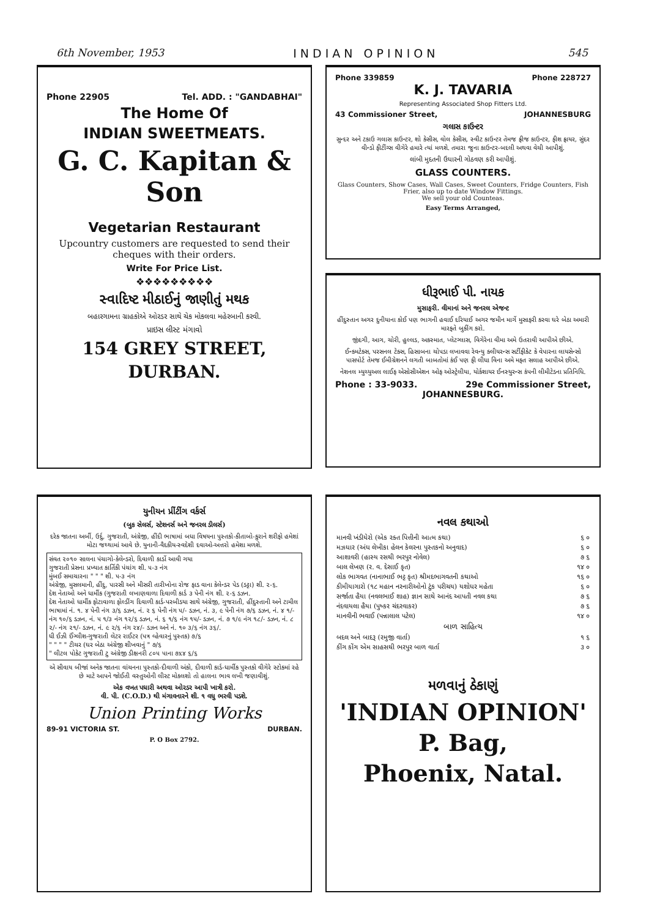6th November, 1953 INDIAN OPINION 545
Phone 22905 Tel. ADD. : "GANDABHAI"
The Home Of
INDIAN SWEETMEATS.
G. C. Kapitan & Son
Vegetarian Restaurant
Upcountry customers are requested to send their cheques with their orders.
Write For Price List.
❖❖❖❖❖❖❖❖❖
સ્વાદિષ્ટ મીઠાઈનું જાણીતું મથક
બહારગામના ગ્રાહકોએ ઓરડર સાથે ચેક મોકલવા મહેરબાની કરવી.
પ્રાઇસ લીસ્ટ મંગાવો
154 GREY STREET,
DURBAN.
Phone 339859 Phone 228727
K. J. TAVARIA
Representing Associated Shop Fitters Ltd.
43 Commissioner Street, JOHANNESBURG
ગલાસ કાઉન્ટર
સુન્દર અને ટકાઉ ગલાસ કાઉન્ટર, શો કેસીસ, વોલ કેસીસ, સ્વીટ કાઉન્ટર તેમજ ફ્રીજ કાઉન્ટર, ફીશ ફ્રાયર, સુંદર વીન્ડો ફીટીંગ્સ વીગેરે હમારે ત્યાં મળશે. તમારા જુના કાઉન્ટર-બદલી અથવા વેચી આપીશું.
લાંબી મુદતની ઉધારની ગોઠવણ કરી આપીશું.
GLASS COUNTERS.
Glass Counters, Show Cases, Wall Cases, Sweet Counters, Fridge Counters, Fish Frier, also up to date Window Fittings.
We sell your old Counteas.
Easy Terms Arranged,
ધીરૂભાઈ પી. નાયક
મુસાફરી. વીમાનાં અને જનરલ એજન્ટ
હીંદુસ્તાન અગર દુનીયાના કોઈ પણ ભાગની હવાઈ દરિયાઈ અગર જમીન માર્ગે મુસાફરી કરવા ઘરે બેઠા અમારી મારફતે બુકીંગ કરો.
જીંદગી, આગ, ચોરી, હુલ્લડ, અકસ્માત, પ્લેટગ્લાસ, વિગેરેના વીમા અમે ઉતરાવી આપીએ છીએ.
ઈન્કમટેક્સ, પરસનલ ટેક્સ, હિસાબના ચોપડા લખાવવા રેવન્યુ ક્લીયરન્સ સર્ટીફીકેટ કે વેપારના લાયસેન્સો પાસપોર્ટ તેમજ ઈમીગ્રેશનને લગતી બાબતોમાં કંઈ પણ ફી લીધા વિના અમે મફત સલાહ આપીએ છીએ.
નેશનલ મ્યુચ્યુઅલ લાઈફ એસોસીએશન ઓફ ઓસ્ટ્રેલીયા, યોર્કશાયર ઈનસ્યુરન્સ કંપની લીમીટેડના પ્રતિનિધિ.
Phone : 33-9033. 29e Commissioner Street,
JOHANNESBURG.
યુનીયન પ્રીંટીંગ વર્કર્સ
(બુક સેલર્સ, સ્ટેશનર્સ અને જનરલ ડીલર્સ)
દરેક જાતના અર્બી, ઉર્દુ, ગુજરાતી, અંગ્રેજી, હીંદી ભાષામાં બધા વિષયના પુસ્તકો-કીતાબો-કુરાને શરીફો હમેશાં મોટા જથ્થામાં આવે છે. યુનાની-વૈદકીય-સ્વદેશી દવાઓ-અત્તરો હમેશા મળશે.
સંવત ૨૦૧૦ સાલના પંચાગો-કેલેન્ડરો, દિવાળી કાર્ડો આવી ગયા
ગુજરાતી પ્રેસના પ્રખ્યાત કાર્તિકી પંચાંગ શી. ૫-૩ નંગ
મુંબઈ સમાચારના " " " શી. ૫-૩ નંગ
અંગ્રેજી, મુસલમાની, હીંદુ, પારસી અને મીસરી તારીખોના રોજ ફાડ વાના કેલેન્ડર પેડ (ડટ્ટા) શી. ૨-૬.
દેશ નેતાઓ અને ધાર્મીક (ગુજરાતી લખાણવાળા દિવાળી કાર્ડ ૩ પેની નંગ શી. ૨-૬ ડઝન.
દેશ નેતાઓ ધાર્મીક ફોટાવાળા ફોલ્ડીંગ દિવાળી કાર્ડ-પરબીડયા સાથે અંગ્રેજી, ગુજરાતી, હીંદુસ્તાની અને ટામીલ ભાષામાં નં. ૧. ૪ પેની નંગ ૩/૬ ડઝન, નં. ૨ ૬ પેની નંગ ૫/- ડઝન, નં. ૩, ૯ પેની નંગ ૭/૬ ડઝન, નં. ૪ ૧/- નંગ ૧૦/૬ ડઝન, નં. ૫ ૧/૩ નંગ ૧૨/૬ ડઝન, નં. ૬ ૧/૬ નંગ ૧૫/- ડઝન, નં. ૭ ૧/૯ નંગ ૧૮/- ડઝન, નં. ૮ ૨/- નંગ ૨૧/- ડઝન, નં. ૯ ૨/૬ નંગ ૨૪/- ડઝન અને નં. ૧૦ ૩/૬ નંગ ૩૬/.
ધી ઈઝી ઈંગ્લીશ-ગુજરાતી લેટર રાઈટર (પત્ર વ્હેવારનું પુસ્તક) ૭/૬
" " " " ટીચર (ઘર બેઠા અંગ્રેજી શીખવાનું " ૭/૬
" લીટલ પોકેટ ગુજરાતી ટુ અંગ્રેજી ડીક્ષનરી ૮૦૫ પાના ૭x૪ ૬/૬
એ સીવાય બીજાં અનેક જાતના વાંચનના પુસ્તકો-દીવાળી અંકો, દીવાળી કાર્ડ-ધાર્મીક પુસ્તકો વીગેરે સ્ટોકમાં રહે છે માટે આપને જોઈતી વસ્તુઓની લીસ્ટ મોકલશો તો હાલના ભાવ લખી જણાવીશું.
એક વખત પધારી અથવા ઓરડર આપી ખાત્રી કરો.
વી. પી. (C.O.D.) થી મંગાવનારને શી. ૧ વધુ ભરવી પડશે.
Union Printing Works
89-91 VICTORIA ST. DURBAN.
P. O Box 2792.
નવલ કથાઓ
| માનવી ખંડીયેરો (એક રક્ત પિત્તીની આત્મ કથા) | ૬ ૦ |
| મઝધાર (અંધ લેખીકા હેલન કેલરના પુસ્તકનો અનુવાદ) | ૬ ૦ |
| આશાવરી (હાસ્ય રસથી ભરપુર નોવેલ) | ૭ ૬ |
| બાલ લેખણ (ર. વ. દેસાઈ કૃત) | ૧૪ ૦ |
| લોક ભાગવત (નાનાભાઈ ભટ્ટ કૃત) શ્રીમદભાગવતની કથાઓ | ૧૬ ૦ |
| કીમીયાગારો (૧૮ મહાન નરનારીઓનો ટુંક પરીચય) યશોધર મહેતા | ૬ ૦ |
| સર્જાતા હૈયા (નવલભાઈ શાહ) જ્ઞાન સાથે આનંદ આપતી નવલ કથા | ૭ ૬ |
| નંદવાયલા હૈયા (પુષ્કર ચંદરવાકર) | ૭ ૬ |
| માનવીની ભવાઈ (પન્નાલાલ પટેલ) | ૧૪ ૦ |
| બાળ સાહિત્ય | |
| બદલ અને બાદરૂ (રમુજી વાર્તા) | ૧ ૬ |
| કીંગ કોંગ એમ સાહસથી ભરપુર બાળ વાર્તા | ૩ ૦ |
મળવાનું ઠેકાણું
'INDIAN OPINION'
P. Bag,
Phoenix, Natal.